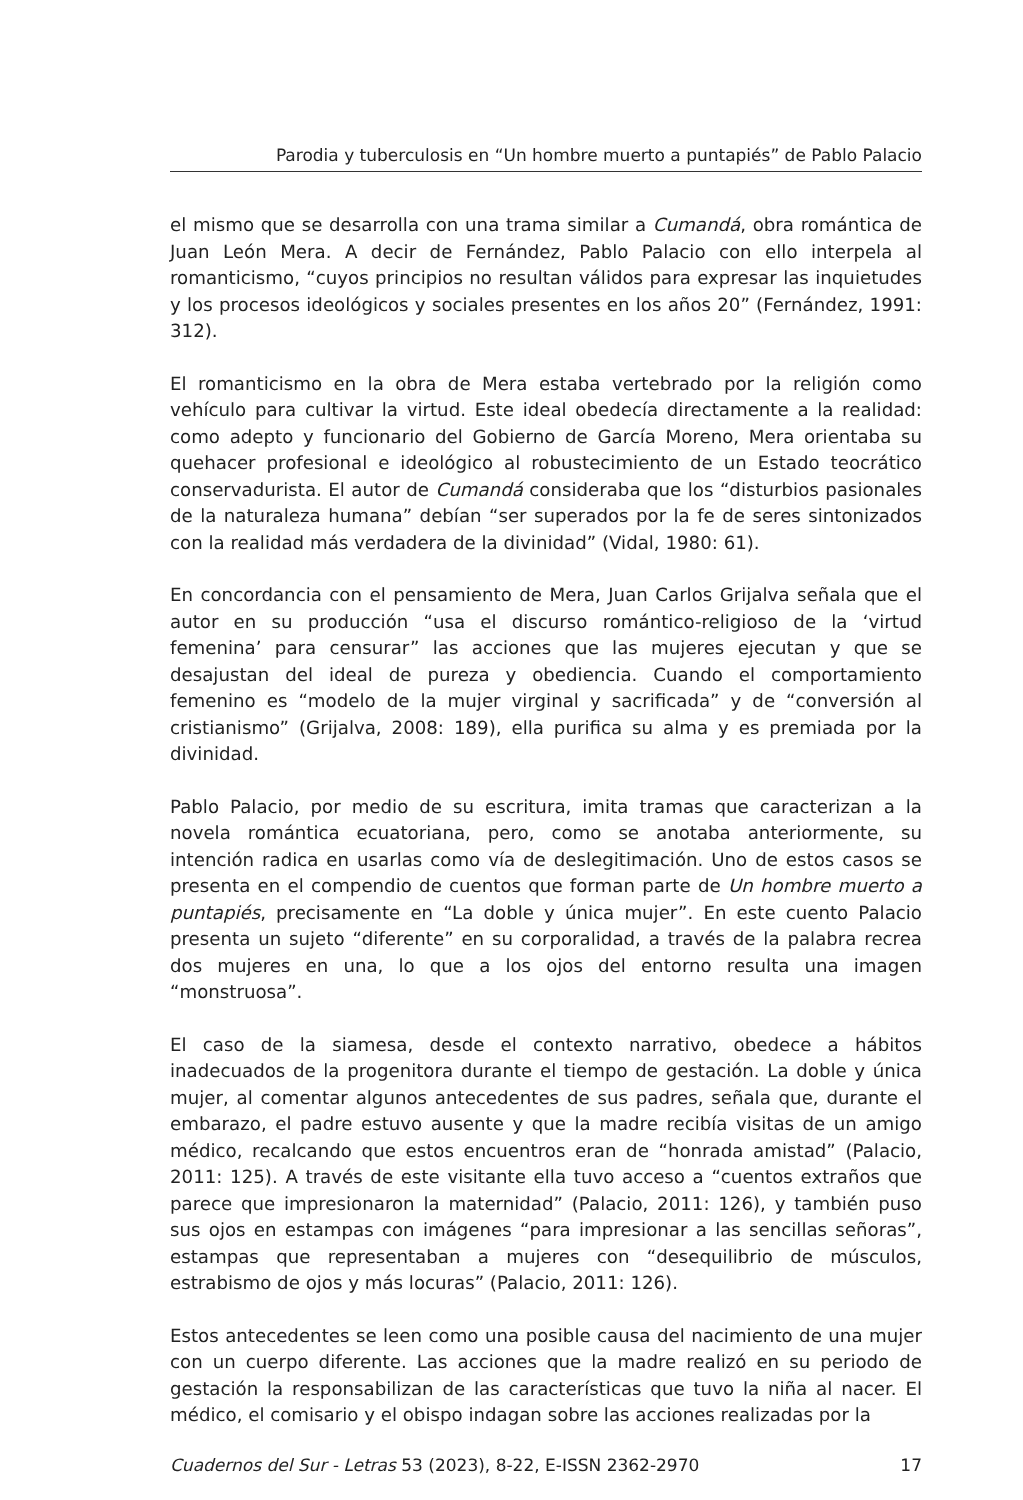Parodia y tuberculosis en “Un hombre muerto a puntapiés” de Pablo Palacio
el mismo que se desarrolla con una trama similar a Cumandá, obra romántica de Juan León Mera. A decir de Fernández, Pablo Palacio con ello interpela al romanticismo, “cuyos principios no resultan válidos para expresar las inquietudes y los procesos ideológicos y sociales presentes en los años 20” (Fernández, 1991: 312).
El romanticismo en la obra de Mera estaba vertebrado por la religión como vehículo para cultivar la virtud. Este ideal obedecía directamente a la realidad: como adepto y funcionario del Gobierno de García Moreno, Mera orientaba su quehacer profesional e ideológico al robustecimiento de un Estado teocrático conservadurista. El autor de Cumandá consideraba que los “disturbios pasionales de la naturaleza humana” debían “ser superados por la fe de seres sintonizados con la realidad más verdadera de la divinidad” (Vidal, 1980: 61).
En concordancia con el pensamiento de Mera, Juan Carlos Grijalva señala que el autor en su producción “usa el discurso romántico-religioso de la ‘virtud femenina’ para censurar” las acciones que las mujeres ejecutan y que se desajustan del ideal de pureza y obediencia. Cuando el comportamiento femenino es “modelo de la mujer virginal y sacrificada” y de “conversión al cristianismo” (Grijalva, 2008: 189), ella purifica su alma y es premiada por la divinidad.
Pablo Palacio, por medio de su escritura, imita tramas que caracterizan a la novela romántica ecuatoriana, pero, como se anotaba anteriormente, su intención radica en usarlas como vía de deslegitimación. Uno de estos casos se presenta en el compendio de cuentos que forman parte de Un hombre muerto a puntapiés, precisamente en “La doble y única mujer”. En este cuento Palacio presenta un sujeto “diferente” en su corporalidad, a través de la palabra recrea dos mujeres en una, lo que a los ojos del entorno resulta una imagen “monstruosa”.
El caso de la siamesa, desde el contexto narrativo, obedece a hábitos inadecuados de la progenitora durante el tiempo de gestación. La doble y única mujer, al comentar algunos antecedentes de sus padres, señala que, durante el embarazo, el padre estuvo ausente y que la madre recibía visitas de un amigo médico, recalcando que estos encuentros eran de “honrada amistad” (Palacio, 2011: 125). A través de este visitante ella tuvo acceso a “cuentos extraños que parece que impresionaron la maternidad” (Palacio, 2011: 126), y también puso sus ojos en estampas con imágenes “para impresionar a las sencillas señoras”, estampas que representaban a mujeres con “desequilibrio de músculos, estrabismo de ojos y más locuras” (Palacio, 2011: 126).
Estos antecedentes se leen como una posible causa del nacimiento de una mujer con un cuerpo diferente. Las acciones que la madre realizó en su periodo de gestación la responsabilizan de las características que tuvo la niña al nacer. El médico, el comisario y el obispo indagan sobre las acciones realizadas por la
Cuadernos del Sur - Letras 53 (2023), 8-22, E-ISSN 2362-2970 17